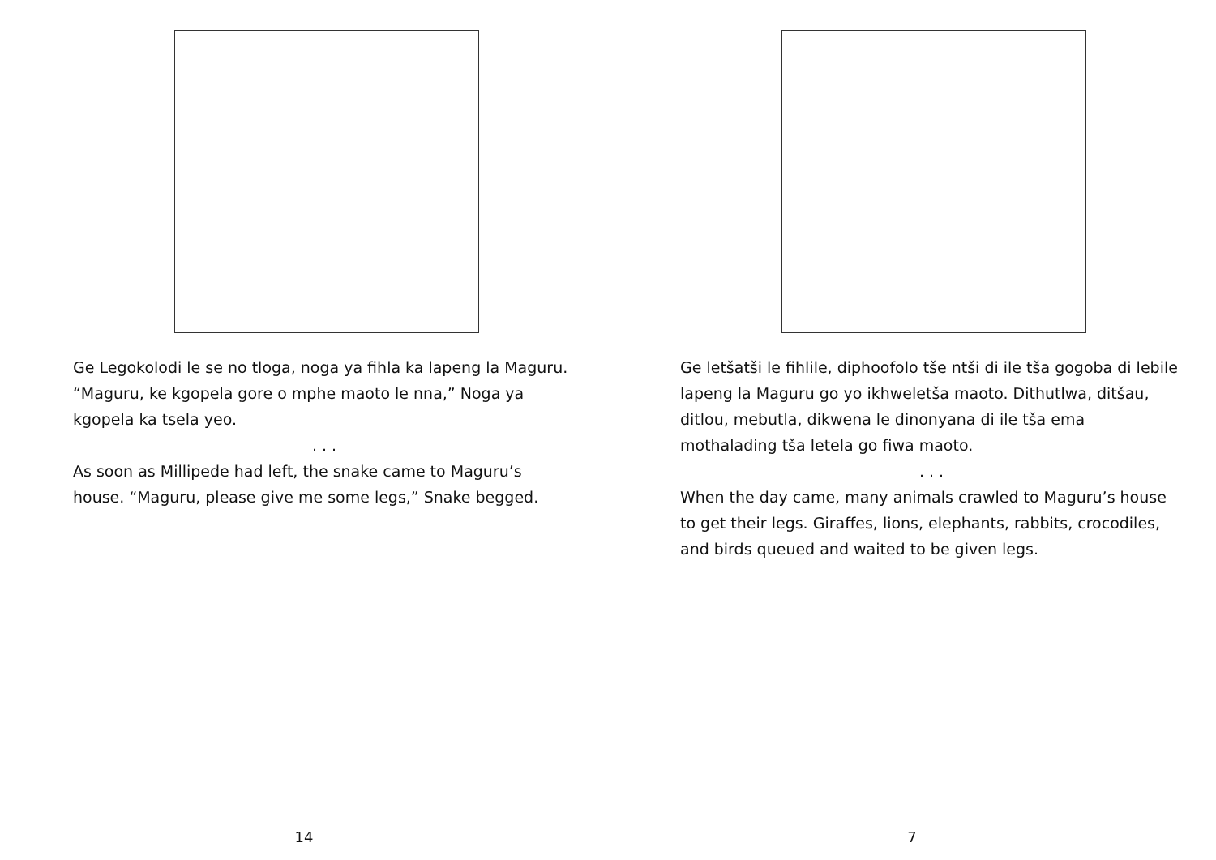Ge Legokolodi le se no tloga, noga ya fihla ka lapeng la Maguru. “Maguru, ke kgopela gore o mphe maoto le nna,” Noga ya kgopela ka tsela yeo.
. . .
As soon as Millipede had left, the snake came to Maguru’s house. “Maguru, please give me some legs,” Snake begged.
14
Ge letšatši le fihlile, diphoofolo tše ntši di ile tša gogoba di lebile lapeng la Maguru go yo ikhweletša maoto. Dithutlwa, ditšau, ditlou, mebutla, dikwena le dinonyana di ile tša ema mothalading tša letela go fiwa maoto.
. . .
When the day came, many animals crawled to Maguru’s house to get their legs. Giraffes, lions, elephants, rabbits, crocodiles, and birds queued and waited to be given legs.
7